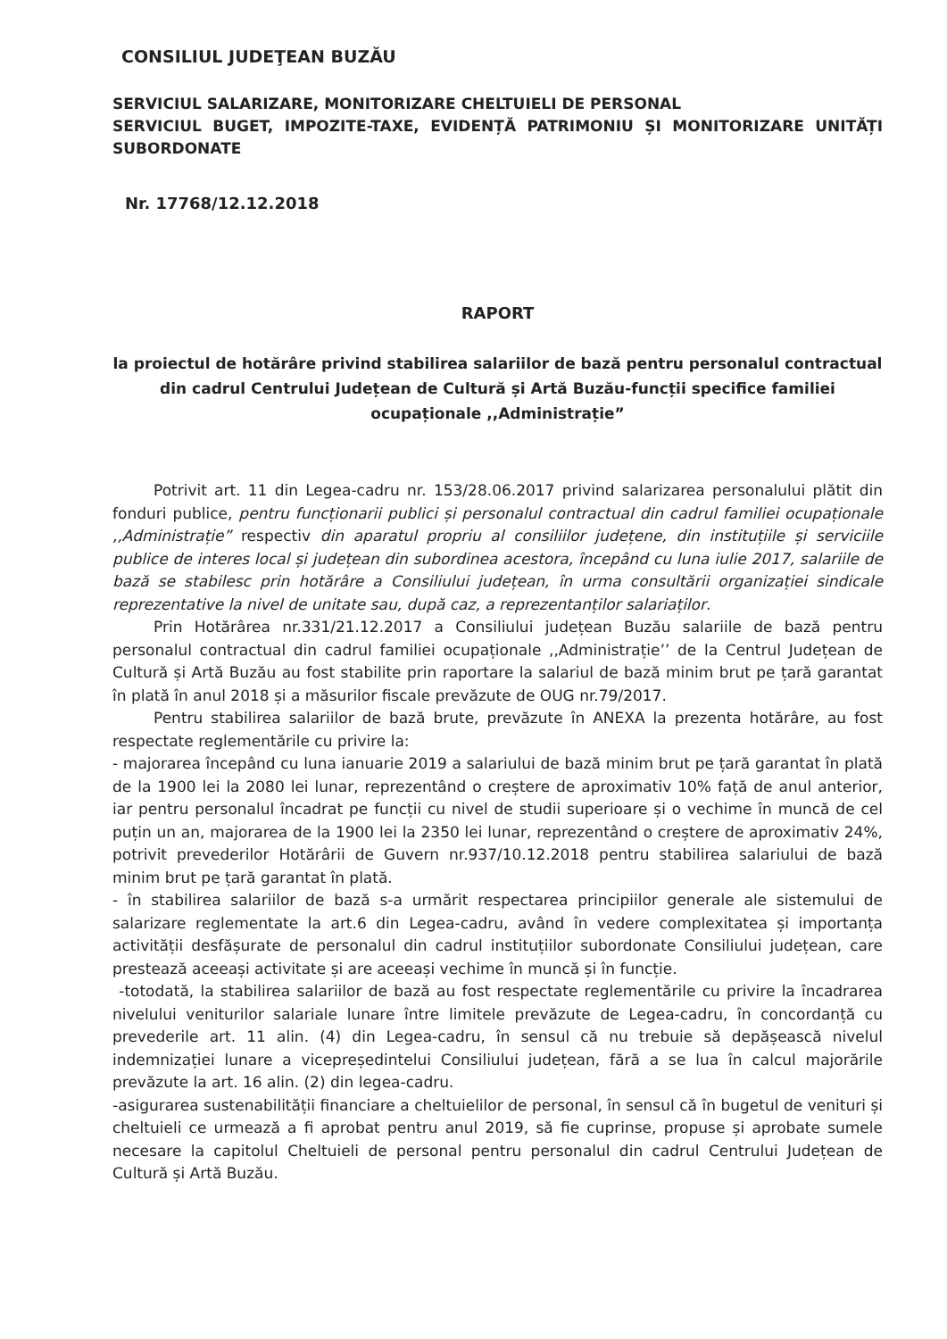CONSILIUL JUDEŢEAN BUZĂU
SERVICIUL SALARIZARE, MONITORIZARE CHELTUIELI DE PERSONAL
SERVICIUL BUGET, IMPOZITE-TAXE, EVIDENȚĂ PATRIMONIU ȘI MONITORIZARE UNITĂȚI SUBORDONATE
Nr. 17768/12.12.2018
RAPORT
la proiectul de hotărâre privind stabilirea salariilor de bază pentru personalul contractual din cadrul Centrului Județean de Cultură și Artă Buzău-funcții specifice familiei ocupaționale ,,Administrație”
Potrivit art. 11 din Legea-cadru nr. 153/28.06.2017 privind salarizarea personalului plătit din fonduri publice, pentru funcționarii publici și personalul contractual din cadrul familiei ocupaționale ,,Administrație” respectiv din aparatul propriu al consiliilor județene, din instituțiile și serviciile publice de interes local și județean din subordinea acestora, începând cu luna iulie 2017, salariile de bază se stabilesc prin hotărâre a Consiliului județean, în urma consultării organizației sindicale reprezentative la nivel de unitate sau, după caz, a reprezentanților salariaților.
Prin Hotărârea nr.331/21.12.2017 a Consiliului județean Buzău salariile de bază pentru personalul contractual din cadrul familiei ocupaționale ,,Administrație’’ de la Centrul Județean de Cultură și Artă Buzău au fost stabilite prin raportare la salariul de bază minim brut pe țară garantat în plată în anul 2018 și a măsurilor fiscale prevăzute de OUG nr.79/2017.
Pentru stabilirea salariilor de bază brute, prevăzute în ANEXA la prezenta hotărâre, au fost respectate reglementările cu privire la:
- majorarea începând cu luna ianuarie 2019 a salariului de bază minim brut pe țară garantat în plată de la 1900 lei la 2080 lei lunar, reprezentând o creștere de aproximativ 10% față de anul anterior, iar pentru personalul încadrat pe funcții cu nivel de studii superioare și o vechime în muncă de cel puțin un an, majorarea de la 1900 lei la 2350 lei lunar, reprezentând o creștere de aproximativ 24%, potrivit prevederilor Hotărârii de Guvern nr.937/10.12.2018 pentru stabilirea salariului de bază minim brut pe țară garantat în plată.
- în stabilirea salariilor de bază s-a urmărit respectarea principiilor generale ale sistemului de salarizare reglementate la art.6 din Legea-cadru, având în vedere complexitatea și importanța activității desfășurate de personalul din cadrul instituțiilor subordonate Consiliului județean, care prestează aceeași activitate și are aceeași vechime în muncă și în funcție.
-totodată, la stabilirea salariilor de bază au fost respectate reglementările cu privire la încadrarea nivelului veniturilor salariale lunare între limitele prevăzute de Legea-cadru, în concordanță cu prevederile art. 11 alin. (4) din Legea-cadru, în sensul că nu trebuie să depășească nivelul indemnizației lunare a vicepreședintelui Consiliului județean, fără a se lua în calcul majorările prevăzute la art. 16 alin. (2) din legea-cadru.
-asigurarea sustenabilității financiare a cheltuielilor de personal, în sensul că în bugetul de venituri și cheltuieli ce urmează a fi aprobat pentru anul 2019, să fie cuprinse, propuse și aprobate sumele necesare la capitolul Cheltuieli de personal pentru personalul din cadrul Centrului Județean de Cultură și Artă Buzău.